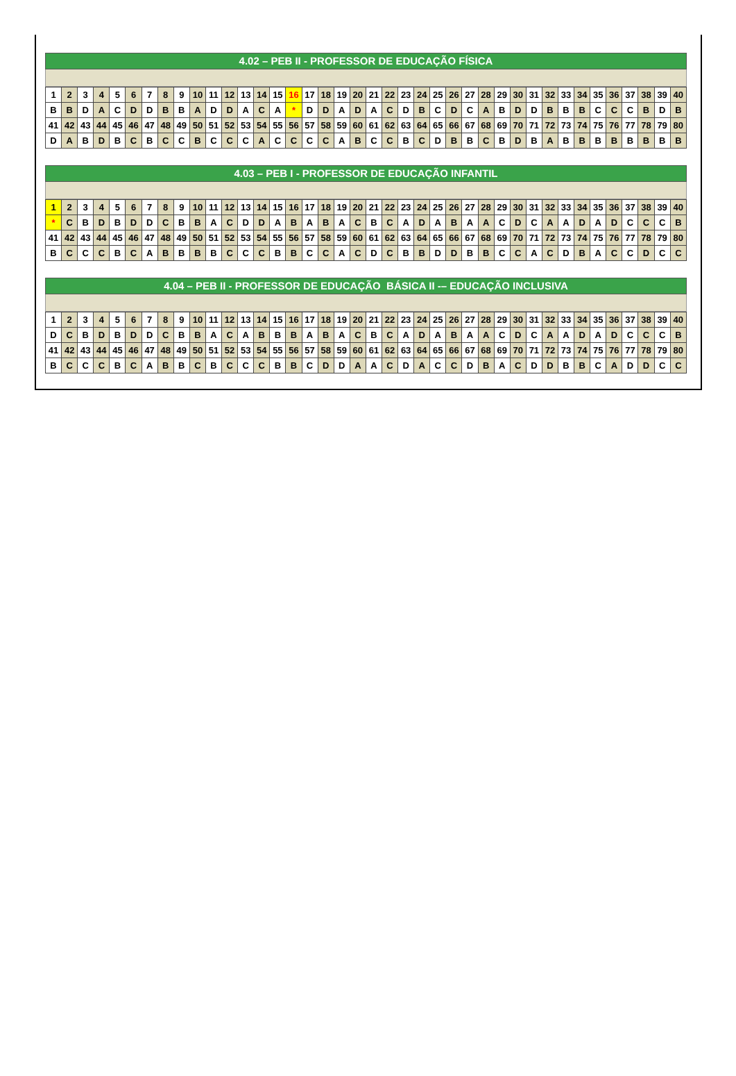4.02 – PEB II - PROFESSOR DE EDUCAÇÃO FÍSICA
| 1 | 2 | 3 | 4 | 5 | 6 | 7 | 8 | 9 | 10 | 11 | 12 | 13 | 14 | 15 | 16 | 17 | 18 | 19 | 20 | 21 | 22 | 23 | 24 | 25 | 26 | 27 | 28 | 29 | 30 | 31 | 32 | 33 | 34 | 35 | 36 | 37 | 38 | 39 | 40 |
| B | B | D | A | C | D | D | B | B | A | D | D | A | C | A | * | D | D | A | D | A | C | D | B | C | D | C | A | B | D | D | B | B | B | C | C | C | B | D | B |
| 41 | 42 | 43 | 44 | 45 | 46 | 47 | 48 | 49 | 50 | 51 | 52 | 53 | 54 | 55 | 56 | 57 | 58 | 59 | 60 | 61 | 62 | 63 | 64 | 65 | 66 | 67 | 68 | 69 | 70 | 71 | 72 | 73 | 74 | 75 | 76 | 77 | 78 | 79 | 80 |
| D | A | B | D | B | C | B | C | C | B | C | C | C | A | C | C | C | C | A | B | C | C | B | C | D | B | B | C | B | D | B | A | B | B | B | B | B | B | B | B |
4.03 – PEB I - PROFESSOR DE EDUCAÇÃO INFANTIL
| 1 | 2 | 3 | 4 | 5 | 6 | 7 | 8 | 9 | 10 | 11 | 12 | 13 | 14 | 15 | 16 | 17 | 18 | 19 | 20 | 21 | 22 | 23 | 24 | 25 | 26 | 27 | 28 | 29 | 30 | 31 | 32 | 33 | 34 | 35 | 36 | 37 | 38 | 39 | 40 |
| * | C | B | D | B | D | D | C | B | B | A | C | D | D | A | B | A | B | A | C | B | C | A | D | A | B | A | A | C | D | C | A | A | D | A | D | C | C | C | B |
| 41 | 42 | 43 | 44 | 45 | 46 | 47 | 48 | 49 | 50 | 51 | 52 | 53 | 54 | 55 | 56 | 57 | 58 | 59 | 60 | 61 | 62 | 63 | 64 | 65 | 66 | 67 | 68 | 69 | 70 | 71 | 72 | 73 | 74 | 75 | 76 | 77 | 78 | 79 | 80 |
| B | C | C | C | B | C | A | B | B | B | B | C | C | C | B | B | C | C | A | C | D | C | B | B | D | D | B | B | C | C | A | C | D | B | A | C | C | D | C | C |
4.04 – PEB II - PROFESSOR DE EDUCAÇÃO BÁSICA II -– EDUCAÇÃO INCLUSIVA
| 1 | 2 | 3 | 4 | 5 | 6 | 7 | 8 | 9 | 10 | 11 | 12 | 13 | 14 | 15 | 16 | 17 | 18 | 19 | 20 | 21 | 22 | 23 | 24 | 25 | 26 | 27 | 28 | 29 | 30 | 31 | 32 | 33 | 34 | 35 | 36 | 37 | 38 | 39 | 40 |
| D | C | B | D | B | D | D | C | B | B | A | C | A | B | B | B | A | B | A | C | B | C | A | D | A | B | A | A | C | D | C | A | A | D | A | D | C | C | C | B |
| 41 | 42 | 43 | 44 | 45 | 46 | 47 | 48 | 49 | 50 | 51 | 52 | 53 | 54 | 55 | 56 | 57 | 58 | 59 | 60 | 61 | 62 | 63 | 64 | 65 | 66 | 67 | 68 | 69 | 70 | 71 | 72 | 73 | 74 | 75 | 76 | 77 | 78 | 79 | 80 |
| B | C | C | C | B | C | A | B | B | C | B | C | C | C | B | B | C | D | D | A | A | C | D | A | C | C | D | B | A | C | D | D | B | B | C | A | D | D | C | C |